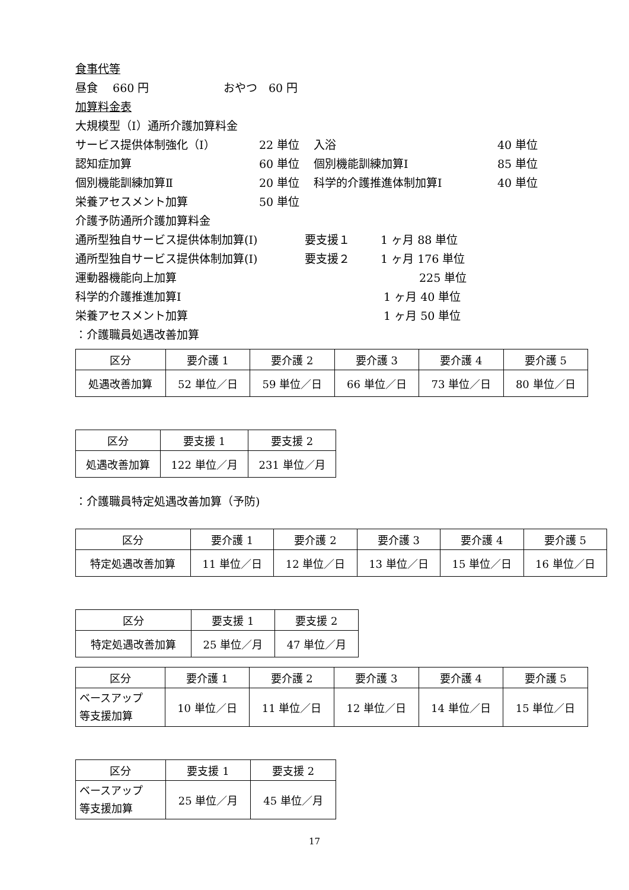食事代等
昼食　 660 円 おやつ　60 円
加算料金表
大規模型（Ⅰ）通所介護加算料金
サービス提供体制強化（Ⅰ） 22 単位 入浴 40 単位
認知症加算 60 単位 個別機能訓練加算Ⅰ 85 単位
個別機能訓練加算Ⅱ 20 単位 科学的介護推進体制加算Ⅰ 40 単位
栄養アセスメント加算 50 単位
介護予防通所介護加算料金
通所型独自サービス提供体制加算(Ⅰ) 要支援１ 1 ヶ月 88 単位
通所型独自サービス提供体制加算(Ⅰ) 要支援２ 1 ヶ月 176 単位
運動器機能向上加算 225 単位
科学的介護推進加算Ⅰ 1 ヶ月 40 単位
栄養アセスメント加算 1 ヶ月 50 単位
：介護職員処遇改善加算
| 区分 | 要介護 1 | 要介護 2 | 要介護 3 | 要介護 4 | 要介護 5 |
| 処遇改善加算 | 52 単位／日 | 59 単位／日 | 66 単位／日 | 73 単位／日 | 80 単位／日 |
| 区分 | 要支援 1 | 要支援 2 |
| 処遇改善加算 | 122 単位／月 | 231 単位／月 |
：介護職員特定処遇改善加算（予防)
| 区分 | 要介護 1 | 要介護 2 | 要介護 3 | 要介護 4 | 要介護 5 |
| 特定処遇改善加算 | 11 単位／日 | 12 単位／日 | 13 単位／日 | 15 単位／日 | 16 単位／日 |
| 区分 | 要支援 1 | 要支援 2 |
| 特定処遇改善加算 | 25 単位／月 | 47 単位／月 |
| 区分 | 要介護 1 | 要介護 2 | 要介護 3 | 要介護 4 | 要介護 5 |
| ベースアップ 等支援加算 | 10 単位／日 | 11 単位／日 | 12 単位／日 | 14 単位／日 | 15 単位／日 |
| 区分 | 要支援 1 | 要支援 2 |
| ベースアップ 等支援加算 | 25 単位／月 | 45 単位／月 |
17